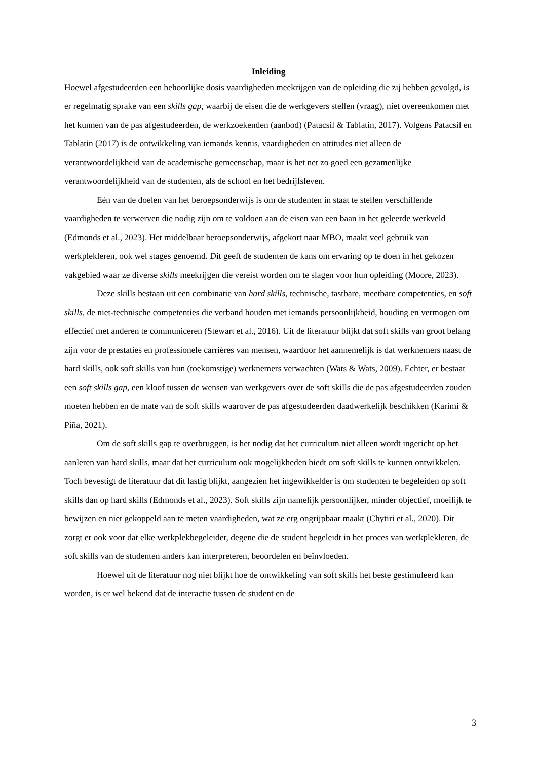Inleiding
Hoewel afgestudeerden een behoorlijke dosis vaardigheden meekrijgen van de opleiding die zij hebben gevolgd, is er regelmatig sprake van een skills gap, waarbij de eisen die de werkgevers stellen (vraag), niet overeenkomen met het kunnen van de pas afgestudeerden, de werkzoekenden (aanbod) (Patacsil & Tablatin, 2017). Volgens Patacsil en Tablatin (2017) is de ontwikkeling van iemands kennis, vaardigheden en attitudes niet alleen de verantwoordelijkheid van de academische gemeenschap, maar is het net zo goed een gezamenlijke verantwoordelijkheid van de studenten, als de school en het bedrijfsleven.
Eén van de doelen van het beroepsonderwijs is om de studenten in staat te stellen verschillende vaardigheden te verwerven die nodig zijn om te voldoen aan de eisen van een baan in het geleerde werkveld (Edmonds et al., 2023). Het middelbaar beroepsonderwijs, afgekort naar MBO, maakt veel gebruik van werkplekleren, ook wel stages genoemd. Dit geeft de studenten de kans om ervaring op te doen in het gekozen vakgebied waar ze diverse skills meekrijgen die vereist worden om te slagen voor hun opleiding (Moore, 2023).
Deze skills bestaan uit een combinatie van hard skills, technische, tastbare, meetbare competenties, en soft skills, de niet-technische competenties die verband houden met iemands persoonlijkheid, houding en vermogen om effectief met anderen te communiceren (Stewart et al., 2016). Uit de literatuur blijkt dat soft skills van groot belang zijn voor de prestaties en professionele carrières van mensen, waardoor het aannemelijk is dat werknemers naast de hard skills, ook soft skills van hun (toekomstige) werknemers verwachten (Wats & Wats, 2009). Echter, er bestaat een soft skills gap, een kloof tussen de wensen van werkgevers over de soft skills die de pas afgestudeerden zouden moeten hebben en de mate van de soft skills waarover de pas afgestudeerden daadwerkelijk beschikken (Karimi & Piña, 2021).
Om de soft skills gap te overbruggen, is het nodig dat het curriculum niet alleen wordt ingericht op het aanleren van hard skills, maar dat het curriculum ook mogelijkheden biedt om soft skills te kunnen ontwikkelen. Toch bevestigt de literatuur dat dit lastig blijkt, aangezien het ingewikkelder is om studenten te begeleiden op soft skills dan op hard skills (Edmonds et al., 2023). Soft skills zijn namelijk persoonlijker, minder objectief, moeilijk te bewijzen en niet gekoppeld aan te meten vaardigheden, wat ze erg ongrijpbaar maakt (Chytiri et al., 2020). Dit zorgt er ook voor dat elke werkplekbegeleider, degene die de student begeleidt in het proces van werkplekleren, de soft skills van de studenten anders kan interpreteren, beoordelen en beïnvloeden.
Hoewel uit de literatuur nog niet blijkt hoe de ontwikkeling van soft skills het beste gestimuleerd kan worden, is er wel bekend dat de interactie tussen de student en de
3